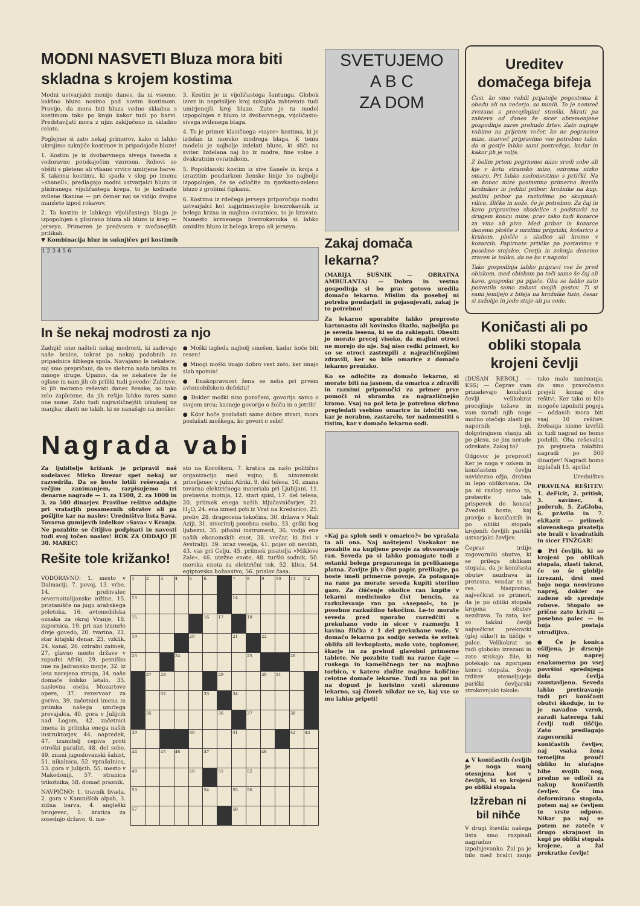MODNI NASVETI Bluza mora biti skladna s krojem kostima
Modni ustvarjalci menijo danes, da ni vseeno, kakšno bluzo nosimo pod novim kostimom. Pravijo, da mora biti bluza vedno skladna s kostimom tako po kroju kakor tudi po barvi. Predstavljati mora z njim zaključeno in skladno celoto.
Poglejmo si zato nekaj primerov, kako si lahko ukrojimo suknjiče kostimov in pripadajoče bluze!
1. Kostim je iz dvobarvnega sivega tweeda z vodoravno potekajočim vzorcem. Robovi so obšiti s pleteno ali vtkano vrvico umirjene barve. K takemu kostimu, ki spada v slog po imenu »shanell«, predlagajo modni ustvarjalci bluzo iz plisiranega vijoličastega krepa, to je kodraste svilene tkanine — pri čemer naj se vidijo dvojne manšete izpod rokavov.
2. Ta kostim iz lahkega vijoličastega blaga je izpopolnjen s plisirano bluza ali bluzo iz krep — jerseya. Primeren je predvsem v svečanejših prilikah.
3. Kostim je iz vijoličastega šantunga. Globok izrez in neprisiljen kroj suknjiča zahtevata tudi umirjenejši kroj bluze. Zato je ta model izpopolnjen z bluzo iz dvobarvnega, vijoličasto-sivega svilenega blaga.
4. To je primer klasičnega »tayer« kostima, ki je izdelan iz morsko modrega blaga. K temu modelu je najbolje izdelati bluzo, ki sliči na sviter. Izdelana naj bo iz modre, fine volne z dvakratnim ovratnikom.
5. Popoldanski kostim iz sive flanele in kroja z izrazitim poudarkom ženske linije bo najbolje izpopolnjen, če se odločite za rjavkasto-zeleno bluzo z grobimi čipkami.
6. Kostimu iz rdečega jerseya priporočajo modni ustvarjalci kot najprimernejše brezrokavnik iz belega krzna in majhno ovratnico, to je kravato. Namesto krznenega brezrokavnika si lahko omislite bluzo iz belega krepa ali jerseya.
▼ Kombinacija bluz in suknjičev pri kostimih
1 2 3 4 5 6
In še nekaj modrosti za njo
Zadnjič smo našteli nekaj modrosti, ki zadevajo naše bralce, tokrat pa nekaj podobnih za pripadnice šibkega spola. Navajamo le nekatere, saj smo prepričani, da ve slehrna naša bralka za mnoge druge. Upamo, da se nekatere že še oglase in nam jih ob priliki tudi povedo! Zahteve, ki jih moramo reševati danes ženske, so tako zelo zapletene, da jih rešijo lahko zares samo one same. Zato tudi najrazličnejših izkušenj ne manjka; zlasti ne takih, ki se nanašajo na moške:
● Moški izgleda najbolj smešen, kadar hoče biti resen!
● Mnogi moški imajo dobro vest zato, ker imajo slab spomin!
● Enakopravnost žena se neha pri prvem avtomobilskem defektu!
● Dokler moški niso poročeni, govorijo samo o svojem srcu; kasneje govorijo o žolču in o jetrih!
● Kdor hoče poslušati same dobre stvari, mora poslušati moškega, ko govori o sebi!
Nagrada vabi
Za ljubitelje križank je pripravil naš sodelavec Mirko Brezar spet nekaj ur razvedrila. Da se boste lotili reševanja z večjim zanimanjem, razpisujemo tri denarne nagrade — 1. za 1500, 2. za 1000 in 3. za 500 dinarjev. Pravilne rešitve oddajte pri vratarjih posameznih obratov ali pa pošljite kar na naslov: Uredništvo lista Sava. Tovarna gumijevih izdelkov »Sava« v Kranju. Ne pozabite se čitljivo podpisati in navesti tudi svoj točen naslov! ROK ZA ODDAJO JE 30. MAREC!
Rešite tole križanko!
sto na Koroškem, 7. kratica za našo politično organizacijo med vojno, 8. nizozemski priseljenec v južni Afriki, 9. del telesa, 10. znana tovarna elektrićnega materiala pri Ljubljani, 11. prebavna motnja, 12. stari spisi, 17. del telesa, 20. priimek enega naših ključavničarjev, 21. H<sub>2</sub>O, 24. ena izmed poti iz Vrat na Kredarico, 25. preliv, 28. dragocena tekočina, 30. država v Mali Aziji, 31. stvoritelj posebna oseba, 33. grški bog ljubezni, 35. pihalni instrument, 36. vodja ene naših ekonomskih enot, 38. vrečar, ki živi v Avstraliji, 39. izraz veselja, 41. pojav ob nevihti, 43. vas pri Celju, 45. priimek pisatelja »Miklove Zale«, 46. utežne enote, 48. turški sodnik, 50. merska enota za električni tok, 52. klica, 54. egiptovsko božanstvo, 56. prislov časa.
VODORAVNO: 1. mesto v Dalmaciji, 7. povoj, 13. vrbe, 14. prebivalec severnoitalijanske nižine, 15. pristanišče na jugu arabskega polotoka, 16. avtomobilska oznaka za okraj Vranje, 18. zapornica, 19. pri nas izumrlo divje govedo, 20. tvarina, 22. star kitajski denar, 23. vzklik, 24. kanal, 26. oziralni zaimek, 27. glavno mesto države v zapadni Afriki, 29. pesniško ime za Jadransko morje, 32. iz lesa narejena struga, 34. naše domače šolsko letalo, 35. naslovna oseba Mozartove opere, 37. rezervoar za gorivo, 39. začetnici imena in priimka našega umrlega prevajalca, 40. gora v Julijcih nad Logom, 42. začetnici imena in priimka enega naših instruktorjev, 44. napredek, 47. izumitelj cepiva proti otroški paralizi, 48. del sobe, 49. znani jugoslovanski šahist, 51. nikalnica, 52. vprašalnica, 53. gora v Julijcih, 55. mesto v Makedoniji, 57. stranica trikotnika, 58. domač praznik.
NAVPIČNO: 1. travnik livada, 2. gora v Kamniških alpah, 3. zidna barva, 4. angleški brinjevec, 5. kratica za sosednjo državo, 6. me-
| 1 | 2 | 3 | 4 | 5 | 6 | | 7 | 8 | 9 | 10 | 11 | 12 |
| 13 | | | | | | | 14 | | | | | |
| 15 | | | | | 16 | 17 | | 18 | | | | |
| 19 | | | | 20 | | | 21 | | 22 | | | |
| 23 | | | 24 | | | | | 25 | | | 26 | |
| | 27 | 28 | | | | 29 | | | 30 | 31 | | |
| | | 32 | | | 33 | | 34 | | | | | |
| | 35 | | | | | 36 | | 37 | | | 38 | |
| 39 | | | | 40 | | | 41 | | | | 42 | 43 |
| 44 | | 45 | 46 | | 47 | | | | 48 | | | |
| 49 | | | | 50 | | 51 | | 52 | | | | |
| 53 | | | | | 54 | | 55 | 56 | | | | |
| 57 | | | | | | | 58 | | | | | |
SVETUJEMO
A B C
ZA DOM
Zakaj domača lekarna?
(MARIJA SUŠNIK — OBRATNA AMBULANTA) — Dobra in vestna gospodinja si bo prav gotovo uredila domačo lekarno. Mislim da posebej ni potreba poudarjati in pojasnjevati, zakaj je to potrebno!
Za lekarno uporabite lahko preprosto kartonasto ali kovinsko škatlo, najboljša pa je seveda lesena, ki se da zaklepati. Obesiti jo morate precej visoko, da majhni otroci ne morejo do nje. Saj niso redki primeri, ko so se otroci zastrupili z najrazličnejšimi zdravili, ker so bile omarice z domačo lekarno prenizko.
Ko se odločite za domačo lekarno, si morate biti na jasnem, da omarica z zdravili in raznimi pripomočki za primer prve pomoči ni shramba za najrazličnejšo kramo. Vsaj na pol leta je potrebno skrbno pregledati vsebino omarice in izločiti vse, kar je nerabno, zastarelo, ter nadomestiti s tistim, kar v domačo lekarno sodi.
»Kaj pa sploh sodi v omarico?« bo vprašala ta ali ona. Naj naštejem! Vsekakor ne pozabite na kupljene povoje za obvezovanje ran. Seveda pa si lahko pomagate tudi z ostanki belega preparanega in prelikanega platna. Zavijte jih v čist papir, prelikajte, pa boste imeli primerne povoje. Za polaganje na rane pa morate seveda kupiti sterilno gazo. Za čiščenje okolice ran kupite v lekarni medicinsko čist bencin, za razkuževanje ran pa »Asepsol«, to je posebno razkužilno tekočino. Le-to morate seveda pred uporabo razredčiti s prekuhano vodo in sicer v razmerju 1 kavina žlička z 1 del prekuhane vode. V domačo lekarno pa sodijo seveda še svitek obliža ali levkoplasta, malo vate, toplomer, škarje in za prehud glavobol primerne tablete. Ne pozabite tudi na razne čaje — ruskega in kameličnega ter na majhno torbico, v katero zložite majhne količine celotne domače lekarne. Tudi za na pot in na dopust je koristno vzeti skromno lekarno, saj človek nikdar ne ve, kaj vse se mu lahko pripeti!
Ureditev domačega bifeja
Časi, ko smo vabili prijatelje pogostoma k obedu ali na večerjo, so minili. To je namreč zvezano s precejšnjimi stroški, hkrati pa zahteva od danes že sicer obremenjene gospodinje zares prehudo žrtev. Zato najraje vabimo na prijeten večer, ko ne pogrnemo mize, marveč pripravimo vse potrebno tako, da si gostje lahko sami postrežejo, kadar in kakor jih je volja.
Z belim prtom pogrnemo mizo sredi sobe ali kje v kotu stransko mizo, oziroma nizko omaro. Prt lahko nadomestimo s prtički. Na en konec mize postavimo primerno število krožnikov in jedilni pribor; krožnike na kup, jedilni pribor pa razložimo po skupinah: vilice, žličke in nože, če je potrebno. Za čaj in kavo pripravimo skodelice s podstavki na drugem koncu mize; prav tako tudi kozarce za vino ali pivo. Med pribor in kozarce denemo plošče z mrzlimi prigrizki, košarico s kruhom, plošče s sladico ali kremo v kozarcih. Papirnate prtičke pa postavimo v posebno stojalce. Cvetja in zelenja denemo zraven le toliko, da ne bo v napoto!
Tako gospodinja lahko pripravi vse že pred obiskom, med obiskom pa toči samo še čaj ali kavo, gospodar pa pijačo. Oba se lahko zato posvetila samo zabavi svojih gostov. Ti si sami jemljejo z bifeja na krožnike tisto, česar si zaželijo in jedo stoje ali pa sede.
Koničasti ali po obliki stopala krojeni čevlji
(DUŠAN REBOLJ — KSS) — Čeprav vam prizadevajo koničasti čevlji velikokrat precejšnje težave in vam zaradi njih noge močno otečejo zlasti po napornih hoji, dolgotrajnem stanju ali po plesu, se jim nerade odrekate. Zakaj to?
Odgovor je preprost! Ker je noga v ozkem in koničastem čevlju navidezno ožja, drobna in lepo oblikovana. Da pa ni razlog samo to, preberite tale prispevek do konca! Zvedeli boste, kaj pravijo o koničastih in po obliki stopala krojenih čevljih pariški ustvarjalci čevljev.
Čeprav trdijo zagovorniki obutve, ki se prilega oblikam stopala, da je koničasta obutev nezdrava in pretesna, vendar to ni res. Nasprotno, največkrat se primeri, da je po obliki stopala krojena obutev nezdrava. To zato, ker so takšni čevlji največkrat prekratki (glej sliko!) in tiščijo v palce. Velikokrat so tudi globoko izrezani in zato stiskajo žile, ki potekajo na zgornjem koncu stopala. Svojo trditev utemeljujejo pariški čevljarski strokovnjaki takole:
▲ V koničastih čevljih je noga manj otesnjena kot v čevljih, ki so krojeni po obliki stopala
Izžreban ni bil nihče
V drugi številki našega lista smo razpisali nagradno izpolnjevanko. Žal pa je bilo med bralci zanjo tako malo zanimanja, da smo pravočasno prejeli komaj dve rešitvi. Ker tako ni bilo mogoče izpolniti pogoja — oddanih mora biti vsaj 10 rešitev, žrebanja nismo izvršili in tudi nagrad ne bomo podelili. Oba reševalca pa prejmeta tolažilni nagradi po 500 dinarjev! Nagradi bomo izplačali 15. aprila!
Uredništvo
PRAVILNA REŠITEV: 1. deFicit, 2. pritisk, 3. savinec, 4. požeruh, 5. ZaGloba, 6. prAvilo in 7. ekRazit — priimek slovenskega pisatelja ste brali v kvadratkih in sicer FINŽGAR!
● Pri čevljih, ki so krojeni po oblikah stopala, zlasti takrat, če so še globlje izrezani, drsi med hojo noga neovirano naprej, dokler ne zadene ob sprednje robove. Stopalo se prične zato kriviti — posebno palec — in hoja postaja utrudljiva.
● Če je konica ošiljena, je drsenje nog naprej enakomerno po vsej površini sprednjega dela čevlja zaustavljeno. Seveda lahko pretiravanje tudi pri koničasti obutvi škoduje, in to je navadno vzrok, zaradi katerega taki čevlji tudi tiščijo. Zato predlagajo zagovorniki koničastih čevljev, naj vsaka žena temeljito prouči obliko in slučajne hibe svojih nog, predno se odloči za nakup koničastih čevljev. Če ima deformirana stopala, potem naj se čevljem te vrste odpove. Nikar pa naj se potem ne zateče v drugo skrajnost in kupi po obliki stopala krojene, a žal prekratke čevlje!